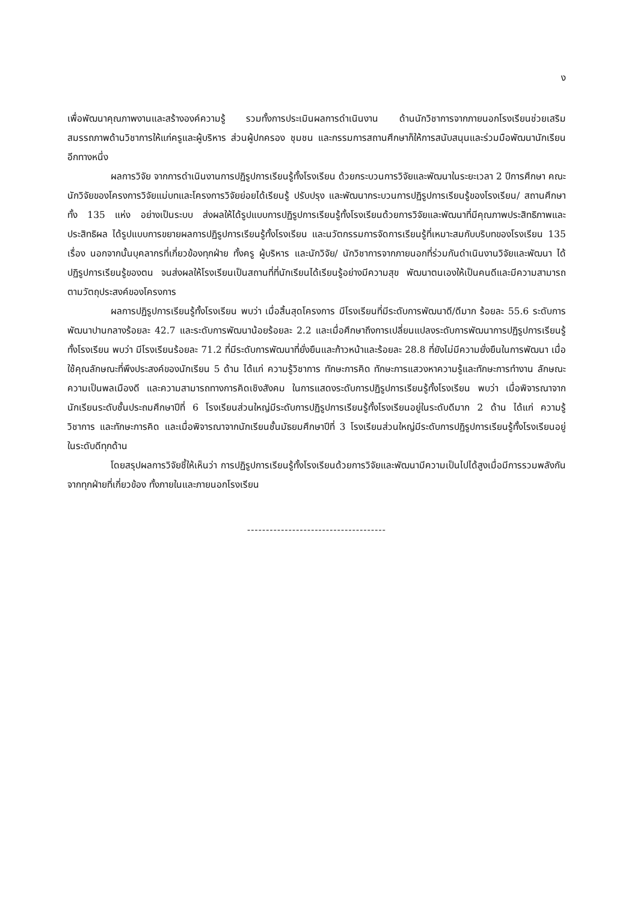ง
เพื่อพัฒนาคุณภาพงานและสร้างองค์ความรู้ รวมทั้งการประเมินผลการดำเนินงาน ด้านนักวิชาการจากภายนอกโรงเรียนช่วยเสริมสมรรถภาพด้านวิชาการให้แก่ครูและผู้บริหาร ส่วนผู้ปกครอง ชุมชน และกรรมการสถานศึกษาก็ให้การสนับสนุนและร่วมมือพัฒนานักเรียนอีกทางหนึ่ง
ผลการวิจัย จากการดำเนินงานการปฏิรูปการเรียนรู้ทั้งโรงเรียน ด้วยกระบวนการวิจัยและพัฒนาในระยะเวลา 2 ปีการศึกษา คณะนักวิจัยของโครงการวิจัยแม่บทและโครงการวิจัยย่อยได้เรียนรู้ ปรับปรุง และพัฒนากระบวนการปฏิรูปการเรียนรู้ของโรงเรียน/ สถานศึกษาทั้ง 135 แห่ง อย่างเป็นระบบ ส่งผลให้ได้รูปแบบการปฏิรูปการเรียนรู้ทั้งโรงเรียนด้วยการวิจัยและพัฒนาที่มีคุณภาพประสิทธิภาพและประสิทธิผล ได้รูปแบบการขยายผลการปฏิรูปการเรียนรู้ทั้งโรงเรียน และนวัตกรรมการจัดการเรียนรู้ที่เหมาะสมกับบริบทของโรงเรียน 135 เรื่อง นอกจากนั้นบุคลากรที่เกี่ยวข้องทุกฝ่าย ทั้งครู ผู้บริหาร และนักวิจัย/ นักวิชาการจากภายนอกที่ร่วมกันดำเนินงานวิจัยและพัฒนา ได้ปฏิรูปการเรียนรู้ของตน จนส่งผลให้โรงเรียนเป็นสถานที่ที่นักเรียนได้เรียนรู้อย่างมีความสุข พัฒนาตนเองให้เป็นคนดีและมีความสามารถตามวัตถุประสงค์ของโครงการ
ผลการปฏิรูปการเรียนรู้ทั้งโรงเรียน พบว่า เมื่อสิ้นสุดโครงการ มีโรงเรียนที่มีระดับการพัฒนาดี/ดีมาก ร้อยละ 55.6 ระดับการพัฒนาปานกลางร้อยละ 42.7 และระดับการพัฒนาน้อยร้อยละ 2.2 และเมื่อศึกษาถึงการเปลี่ยนแปลงระดับการพัฒนาการปฏิรูปการเรียนรู้ทั้งโรงเรียน พบว่า มีโรงเรียนร้อยละ 71.2 ที่มีระดับการพัฒนาที่ยั่งยืนและก้าวหน้าและร้อยละ 28.8 ที่ยังไม่มีความยั่งยืนในการพัฒนา เมื่อใช้คุณลักษณะที่พึงประสงค์ของนักเรียน 5 ด้าน ได้แก่ ความรู้วิชาการ ทักษะการคิด ทักษะการแสวงหาความรู้และทักษะการทำงาน ลักษณะความเป็นพลเมืองดี และความสามารถทางการคิดเชิงสังคม ในการแสดงระดับการปฏิรูปการเรียนรู้ทั้งโรงเรียน พบว่า เมื่อพิจารณาจากนักเรียนระดับชั้นประถมศึกษาปีที่ 6 โรงเรียนส่วนใหญ่มีระดับการปฏิรูปการเรียนรู้ทั้งโรงเรียนอยู่ในระดับดีมาก 2 ด้าน ได้แก่ ความรู้วิชาการ และทักษะการคิด และเมื่อพิจารณาจากนักเรียนชั้นมัธยมศึกษาปีที่ 3 โรงเรียนส่วนใหญ่มีระดับการปฏิรูปการเรียนรู้ทั้งโรงเรียนอยู่ในระดับดีทุกด้าน
โดยสรุปผลการวิจัยชี้ให้เห็นว่า การปฏิรูปการเรียนรู้ทั้งโรงเรียนด้วยการวิจัยและพัฒนามีความเป็นไปได้สูงเมื่อมีการรวมพลังกันจากทุกฝ่ายที่เกี่ยวข้อง ทั้งภายในและภายนอกโรงเรียน
-------------------------------------